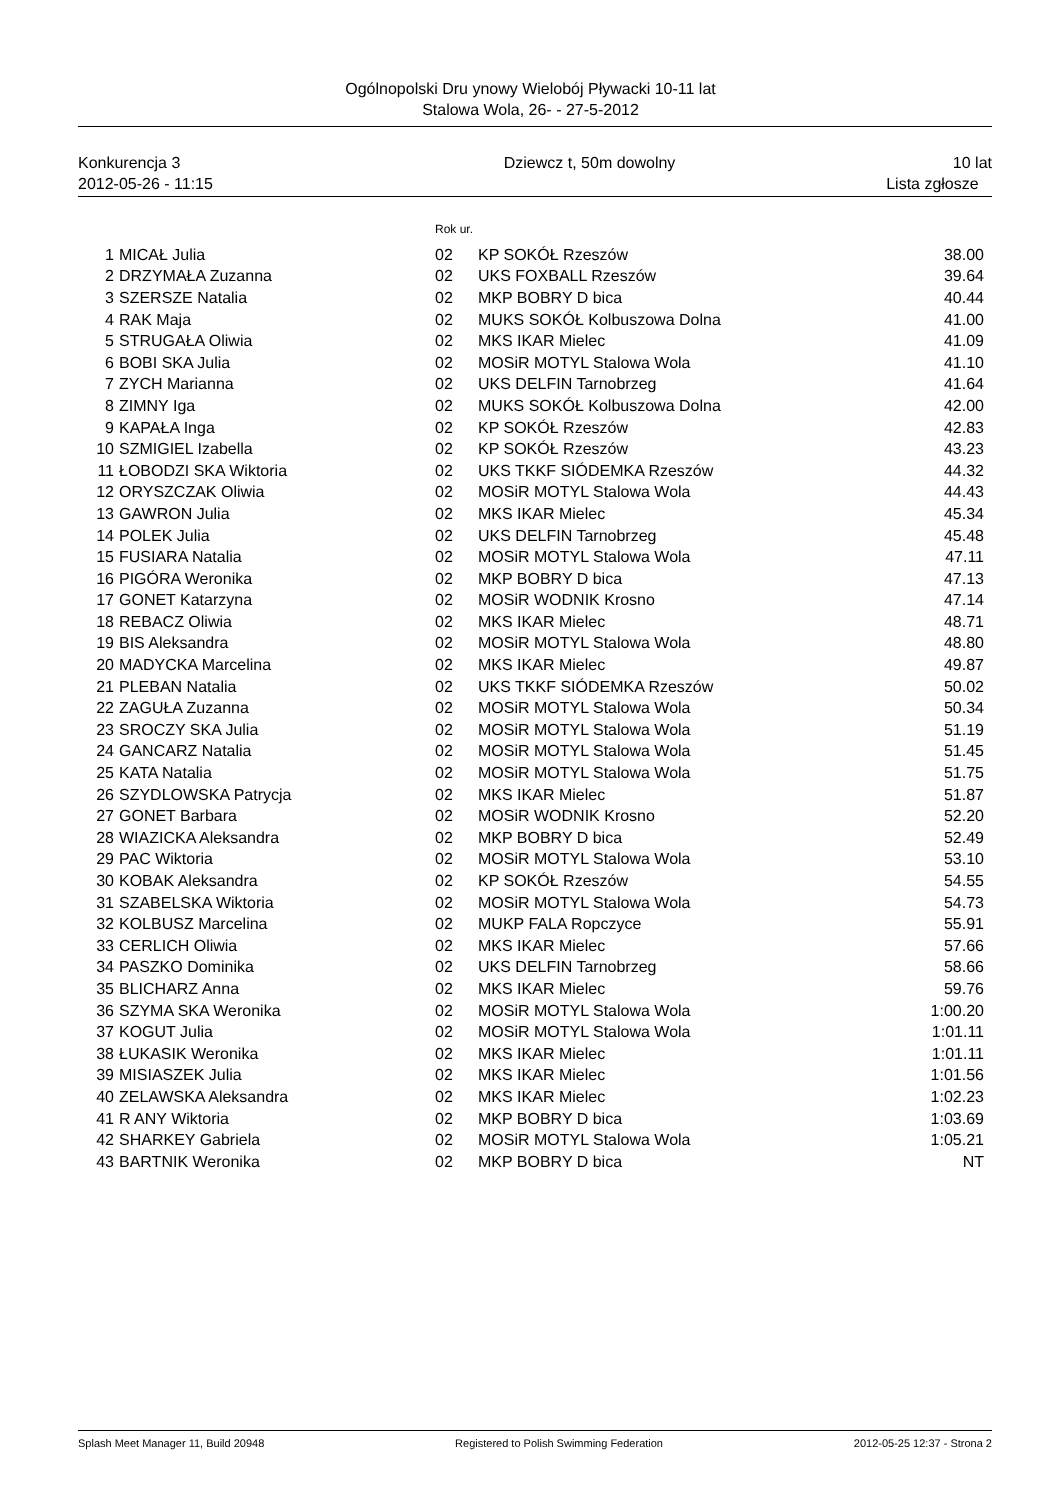Ogólnopolski Dru ynowy Wielobój Pływacki 10-11 lat
Stalowa Wola, 26- - 27-5-2012
Konkurencja 3
2012-05-26 - 11:15
Dziewcz t, 50m dowolny 10 lat
Lista zgłosze
Rok ur.
| 1 | MICAŁ Julia | 02 | KP SOKÓŁ Rzeszów | 38.00 |
| 2 | DRZYMAŁA Zuzanna | 02 | UKS FOXBALL Rzeszów | 39.64 |
| 3 | SZERSZE Natalia | 02 | MKP BOBRY D bica | 40.44 |
| 4 | RAK Maja | 02 | MUKS SOKÓŁ Kolbuszowa Dolna | 41.00 |
| 5 | STRUGAŁA Oliwia | 02 | MKS IKAR Mielec | 41.09 |
| 6 | BOBI SKA Julia | 02 | MOSiR MOTYL Stalowa Wola | 41.10 |
| 7 | ZYCH Marianna | 02 | UKS DELFIN Tarnobrzeg | 41.64 |
| 8 | ZIMNY Iga | 02 | MUKS SOKÓŁ Kolbuszowa Dolna | 42.00 |
| 9 | KAPAŁA Inga | 02 | KP SOKÓŁ Rzeszów | 42.83 |
| 10 | SZMIGIEL Izabella | 02 | KP SOKÓŁ Rzeszów | 43.23 |
| 11 | ŁOBODZI SKA Wiktoria | 02 | UKS TKKF SIÓDEMKA Rzeszów | 44.32 |
| 12 | ORYSZCZAK Oliwia | 02 | MOSiR MOTYL Stalowa Wola | 44.43 |
| 13 | GAWRON Julia | 02 | MKS IKAR Mielec | 45.34 |
| 14 | POLEK Julia | 02 | UKS DELFIN Tarnobrzeg | 45.48 |
| 15 | FUSIARA Natalia | 02 | MOSiR MOTYL Stalowa Wola | 47.11 |
| 16 | PIGÓRA Weronika | 02 | MKP BOBRY D bica | 47.13 |
| 17 | GONET Katarzyna | 02 | MOSiR WODNIK Krosno | 47.14 |
| 18 | REBACZ Oliwia | 02 | MKS IKAR Mielec | 48.71 |
| 19 | BIS Aleksandra | 02 | MOSiR MOTYL Stalowa Wola | 48.80 |
| 20 | MADYCKA Marcelina | 02 | MKS IKAR Mielec | 49.87 |
| 21 | PLEBAN Natalia | 02 | UKS TKKF SIÓDEMKA Rzeszów | 50.02 |
| 22 | ZAGUŁA Zuzanna | 02 | MOSiR MOTYL Stalowa Wola | 50.34 |
| 23 | SROCZY SKA Julia | 02 | MOSiR MOTYL Stalowa Wola | 51.19 |
| 24 | GANCARZ Natalia | 02 | MOSiR MOTYL Stalowa Wola | 51.45 |
| 25 | KATA Natalia | 02 | MOSiR MOTYL Stalowa Wola | 51.75 |
| 26 | SZYDLOWSKA Patrycja | 02 | MKS IKAR Mielec | 51.87 |
| 27 | GONET Barbara | 02 | MOSiR WODNIK Krosno | 52.20 |
| 28 | WIAZICKA Aleksandra | 02 | MKP BOBRY D bica | 52.49 |
| 29 | PAC Wiktoria | 02 | MOSiR MOTYL Stalowa Wola | 53.10 |
| 30 | KOBAK Aleksandra | 02 | KP SOKÓŁ Rzeszów | 54.55 |
| 31 | SZABELSKA Wiktoria | 02 | MOSiR MOTYL Stalowa Wola | 54.73 |
| 32 | KOLBUSZ Marcelina | 02 | MUKP FALA Ropczyce | 55.91 |
| 33 | CERLICH Oliwia | 02 | MKS IKAR Mielec | 57.66 |
| 34 | PASZKO Dominika | 02 | UKS DELFIN Tarnobrzeg | 58.66 |
| 35 | BLICHARZ Anna | 02 | MKS IKAR Mielec | 59.76 |
| 36 | SZYMA SKA Weronika | 02 | MOSiR MOTYL Stalowa Wola | 1:00.20 |
| 37 | KOGUT Julia | 02 | MOSiR MOTYL Stalowa Wola | 1:01.11 |
| 38 | ŁUKASIK Weronika | 02 | MKS IKAR Mielec | 1:01.11 |
| 39 | MISIASZEK Julia | 02 | MKS IKAR Mielec | 1:01.56 |
| 40 | ZELAWSKA Aleksandra | 02 | MKS IKAR Mielec | 1:02.23 |
| 41 | R ANY Wiktoria | 02 | MKP BOBRY D bica | 1:03.69 |
| 42 | SHARKEY Gabriela | 02 | MOSiR MOTYL Stalowa Wola | 1:05.21 |
| 43 | BARTNIK Weronika | 02 | MKP BOBRY D bica | NT |
Splash Meet Manager 11, Build 20948 Registered to Polish Swimming Federation 2012-05-25 12:37 - Strona 2